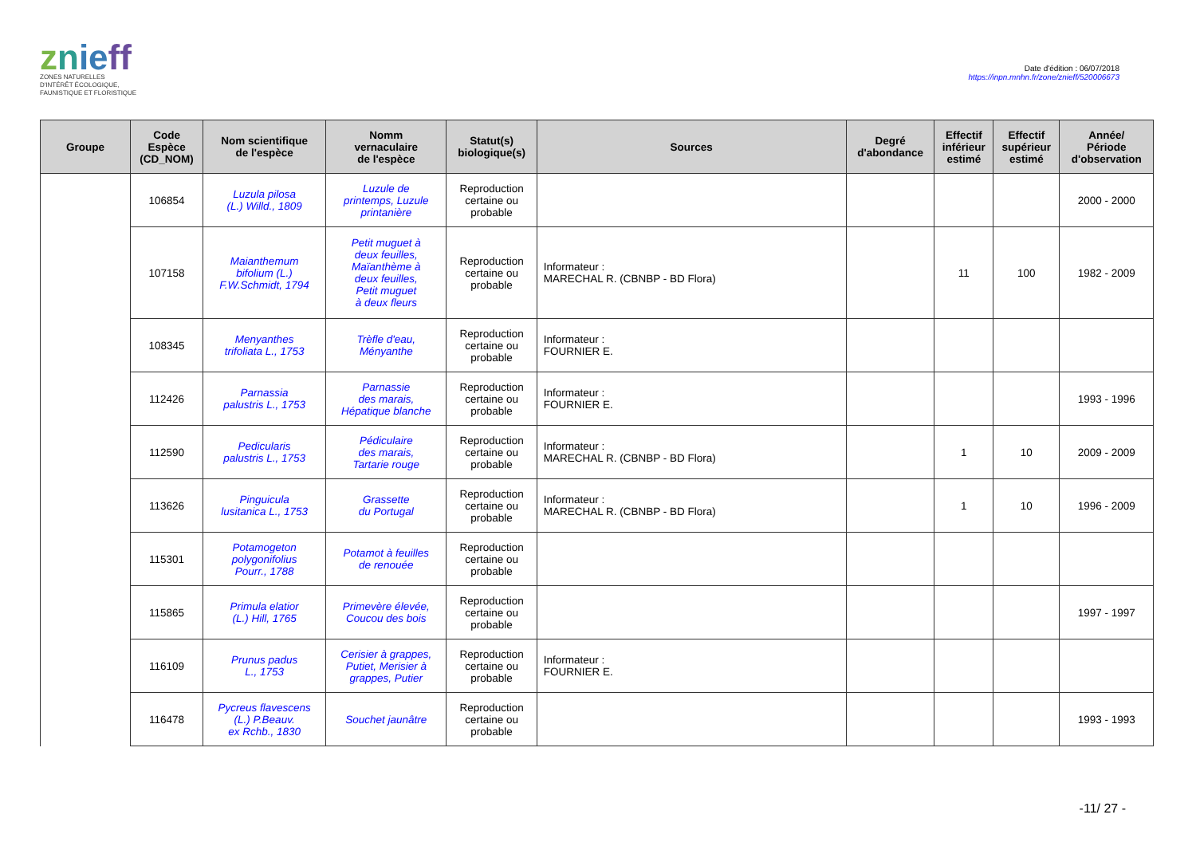znie ff
ZONES NATURELLES
D'INTÉRÊT ÉCOLOGIQUE,
FAUNISTIQUE ET FLORISTIQUE
Date d'édition : 06/07/2018
https://inpn.mnhn.fr/zone/znieff/520006673
| Groupe | Code Espèce (CD_NOM) | Nom scientifique de l'espèce | Nomm vernaculaire de l'espèce | Statut(s) biologique(s) | Sources | Degré d'abondance | Effectif inférieur estimé | Effectif supérieur estimé | Année/ Période d'observation |
| --- | --- | --- | --- | --- | --- | --- | --- | --- | --- |
| | 106854 | Luzula pilosa (L.) Willd., 1809 | Luzule de printemps, Luzule printanière | Reproduction certaine ou probable | | | | | 2000 - 2000 |
| | 107158 | Maianthemum bifolium (L.) F.W.Schmidt, 1794 | Petit muguet à deux feuilles, Maïanthème à deux feuilles, Petit muguet à deux fleurs | Reproduction certaine ou probable | Informateur : MARECHAL R. (CBNBP - BD Flora) | | 11 | 100 | 1982 - 2009 |
| | 108345 | Menyanthes trifoliata L., 1753 | Trèfle d'eau, Ményanthe | Reproduction certaine ou probable | Informateur : FOURNIER E. | | | | |
| | 112426 | Parnassia palustris L., 1753 | Parnassie des marais, Hépatique blanche | Reproduction certaine ou probable | Informateur : FOURNIER E. | | | | 1993 - 1996 |
| | 112590 | Pedicularis palustris L., 1753 | Pédiculaire des marais, Tartarie rouge | Reproduction certaine ou probable | Informateur : MARECHAL R. (CBNBP - BD Flora) | | 1 | 10 | 2009 - 2009 |
| | 113626 | Pinguicula lusitanica L., 1753 | Grassette du Portugal | Reproduction certaine ou probable | Informateur : MARECHAL R. (CBNBP - BD Flora) | | 1 | 10 | 1996 - 2009 |
| | 115301 | Potamogeton polygonifolius Pourr., 1788 | Potamot à feuilles de renouée | Reproduction certaine ou probable | | | | | |
| | 115865 | Primula elatior (L.) Hill, 1765 | Primevère élevée, Coucou des bois | Reproduction certaine ou probable | | | | | 1997 - 1997 |
| | 116109 | Prunus padus L., 1753 | Cerisier à grappes, Putiet, Merisier à grappes, Putier | Reproduction certaine ou probable | Informateur : FOURNIER E. | | | | |
| | 116478 | Pycreus flavescens (L.) P.Beauv. ex Rchb., 1830 | Souchet jaunâtre | Reproduction certaine ou probable | | | | | 1993 - 1993 |
-11/ 27 -